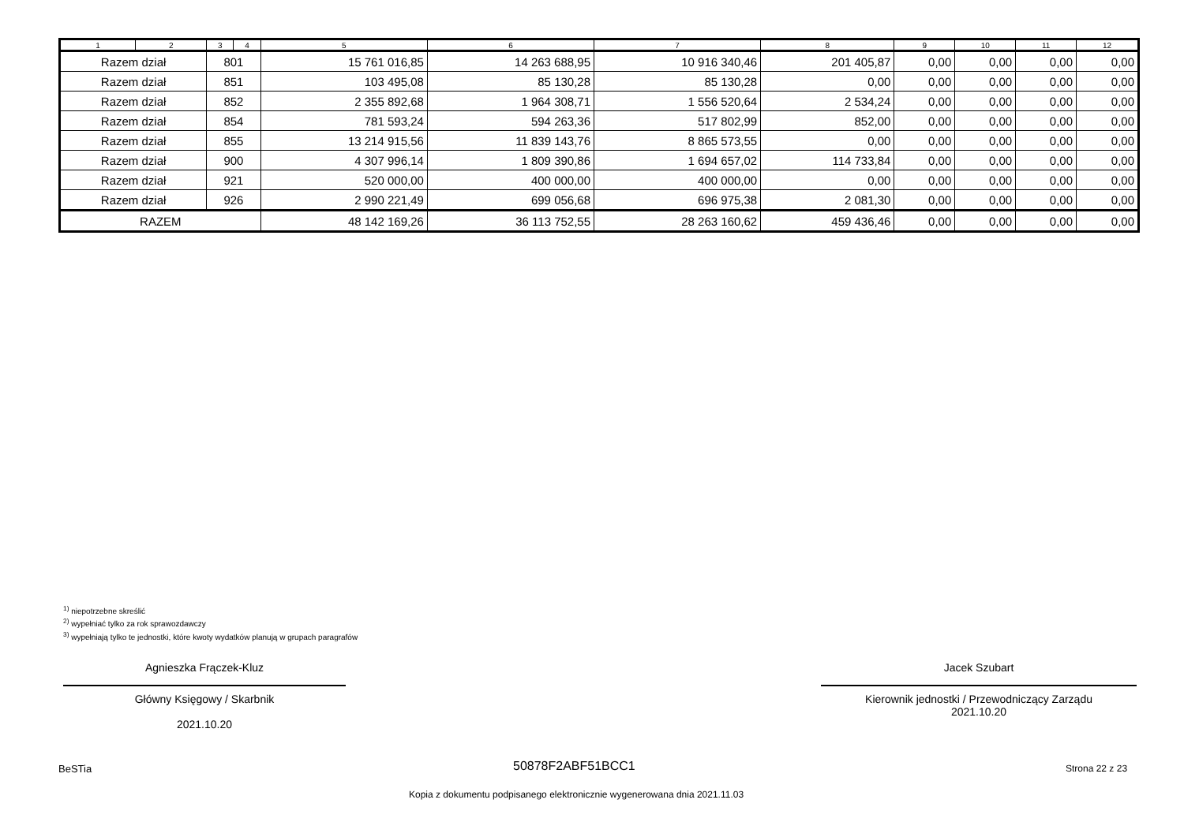| 1 | 2 | 3 | 4 | 5 | 6 | 7 | 8 | 9 | 10 | 11 | 12 |
| --- | --- | --- | --- | --- | --- | --- | --- | --- | --- | --- | --- |
| Razem dział | | 801 | | 15 761 016,85 | 14 263 688,95 | 10 916 340,46 | 201 405,87 | 0,00 | 0,00 | 0,00 | 0,00 |
| Razem dział | | 851 | | 103 495,08 | 85 130,28 | 85 130,28 | 0,00 | 0,00 | 0,00 | 0,00 | 0,00 |
| Razem dział | | 852 | | 2 355 892,68 | 1 964 308,71 | 1 556 520,64 | 2 534,24 | 0,00 | 0,00 | 0,00 | 0,00 |
| Razem dział | | 854 | | 781 593,24 | 594 263,36 | 517 802,99 | 852,00 | 0,00 | 0,00 | 0,00 | 0,00 |
| Razem dział | | 855 | | 13 214 915,56 | 11 839 143,76 | 8 865 573,55 | 0,00 | 0,00 | 0,00 | 0,00 | 0,00 |
| Razem dział | | 900 | | 4 307 996,14 | 1 809 390,86 | 1 694 657,02 | 114 733,84 | 0,00 | 0,00 | 0,00 | 0,00 |
| Razem dział | | 921 | | 520 000,00 | 400 000,00 | 400 000,00 | 0,00 | 0,00 | 0,00 | 0,00 | 0,00 |
| Razem dział | | 926 | | 2 990 221,49 | 699 056,68 | 696 975,38 | 2 081,30 | 0,00 | 0,00 | 0,00 | 0,00 |
| RAZEM | | | | 48 142 169,26 | 36 113 752,55 | 28 263 160,62 | 459 436,46 | 0,00 | 0,00 | 0,00 | 0,00 |
<sup>1)</sup> niepotrzebne skreślić
<sup>2)</sup> wypełniać tylko za rok sprawozdawczy
<sup>3)</sup> wypełniają tylko te jednostki, które kwoty wydatków planują w grupach paragrafów
Agnieszka Frączek-Kluz
Główny Księgowy / Skarbnik
2021.10.20
Jacek Szubart
Kierownik jednostki / Przewodniczący Zarządu
2021.10.20
BeSTia 50878F2ABF51BCC1 Strona 22 z 23
Kopia z dokumentu podpisanego elektronicznie wygenerowana dnia 2021.11.03